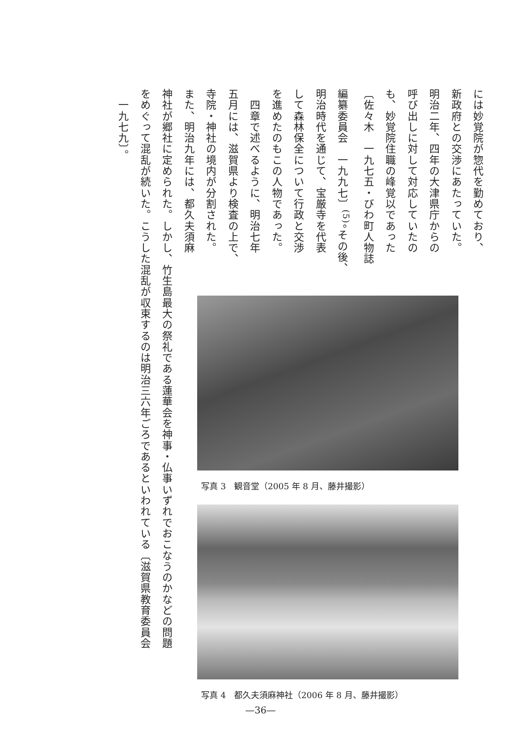には妙覚院が惣代を勤めており、
新政府との交渉にあたっていた。
明治二年、四年の大津県庁からの
呼び出しに対して対応していたの
も、妙覚院住職の峰覚以であった
〔佐々木　一九七五・びわ町人物誌
編纂委員会　一九九七〕<sup>(5)</sup>。その後、
明治時代を通じて、宝厳寺を代表
して森林保全について行政と交渉
を進めたのもこの人物であった。
　四章で述べるように、明治七年
五月には、滋賀県より検査の上で、
寺院・神社の境内が分割された。
また、明治九年には、都久夫須麻
写真 3　観音堂（2005 年 8 月、藤井撮影）
写真 4　都久夫須麻神社（2006 年 8 月、藤井撮影）
神社が郷社に定められた。しかし、竹生島最大の祭礼である蓮華会を神事・仏事いずれでおこなうのかなどの問題
をめぐって混乱が続いた。こうした混乱が収束するのは明治三六年ごろであるといわれている〔滋賀県教育委員会
　一九七九〕。
—36—